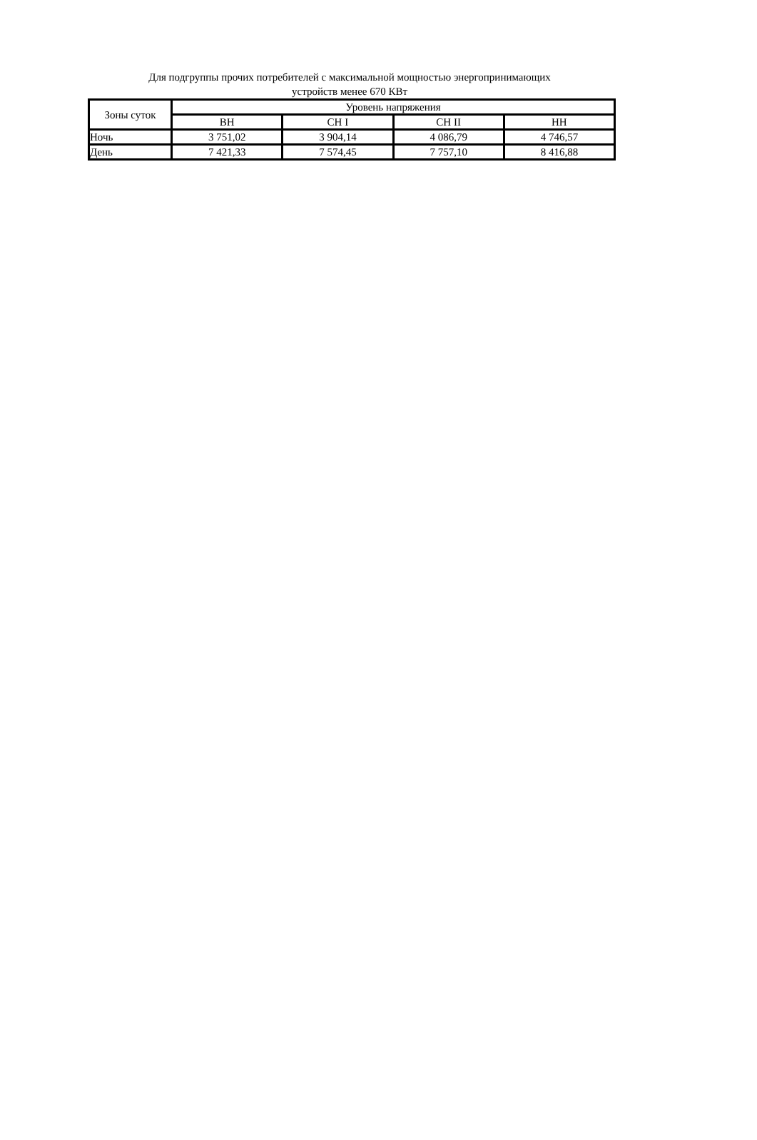Для подгруппы прочих потребителей с максимальной мощностью энергопринимающих
устройств менее 670 КВт
| Зоны суток | Уровень напряжения | | | |
| --- | --- | --- | --- | --- |
| | ВН | СН I | СН II | НН |
| Ночь | 3 751,02 | 3 904,14 | 4 086,79 | 4 746,57 |
| День | 7 421,33 | 7 574,45 | 7 757,10 | 8 416,88 |